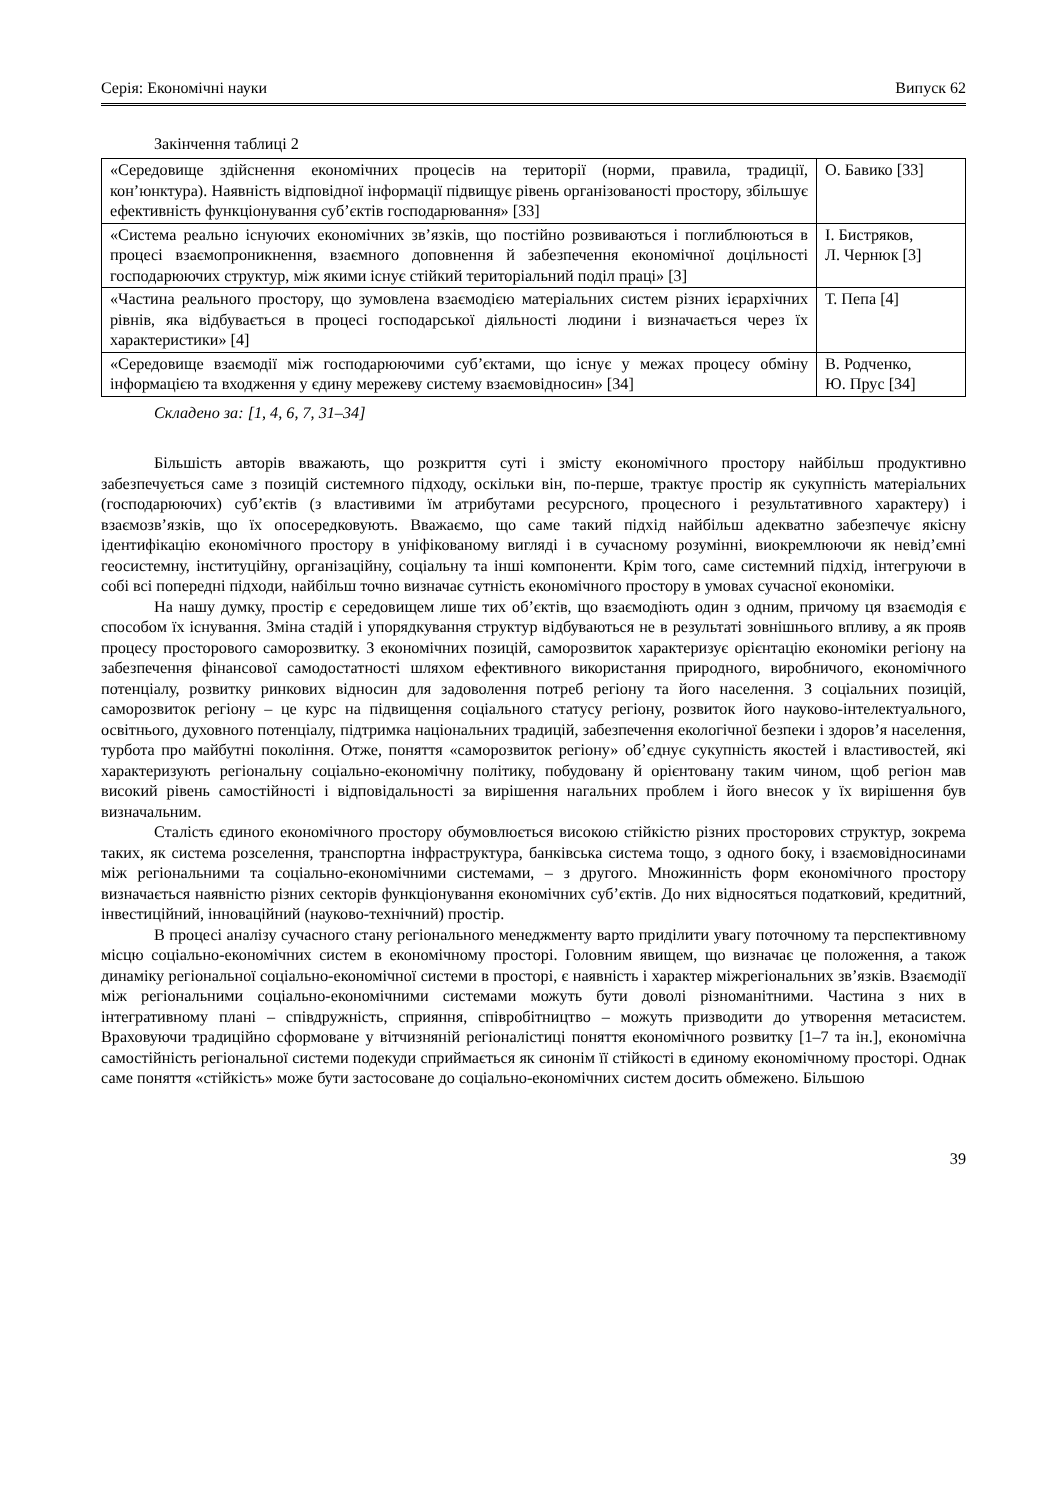Серія: Економічні науки Випуск 62
Закінчення таблиці 2
| «Середовище здійснення економічних процесів на території (норми, правила, традиції, кон’юнктура). Наявність відповідної інформації підвищує рівень організованості простору, збільшує ефективність функціонування суб’єктів господарювання» [33] | О. Бавико [33] |
| «Система реально існуючих економічних зв’язків, що постійно розвиваються і поглиблюються в процесі взаємопроникнення, взаємного доповнення й забезпечення економічної доцільності господарюючих структур, між якими існує стійкий територіальний поділ праці» [3] | І. Бистряков, Л. Чернюк [3] |
| «Частина реального простору, що зумовлена взаємодією матеріальних систем різних ієрархічних рівнів, яка відбувається в процесі господарської діяльності людини і визначається через їх характеристики» [4] | Т. Пепа [4] |
| «Середовище взаємодії між господарюючими суб’єктами, що існує у межах процесу обміну інформацією та входження у єдину мережеву систему взаємовідносин» [34] | В. Родченко, Ю. Прус [34] |
Складено за: [1, 4, 6, 7, 31–34]
Більшість авторів вважають, що розкриття суті і змісту економічного простору найбільш продуктивно забезпечується саме з позицій системного підходу, оскільки він, по-перше, трактує простір як сукупність матеріальних (господарюючих) суб’єктів (з властивими їм атрибутами ресурсного, процесного і результативного характеру) і взаємозв’язків, що їх опосередковують. Вважаємо, що саме такий підхід найбільш адекватно забезпечує якісну ідентифікацію економічного простору в уніфікованому вигляді і в сучасному розумінні, виокремлюючи як невід’ємні геосистемну, інституційну, організаційну, соціальну та інші компоненти. Крім того, саме системний підхід, інтегруючи в собі всі попередні підходи, найбільш точно визначає сутність економічного простору в умовах сучасної економіки.
На нашу думку, простір є середовищем лише тих об’єктів, що взаємодіють один з одним, причому ця взаємодія є способом їх існування. Зміна стадій і упорядкування структур відбуваються не в результаті зовнішнього впливу, а як прояв процесу просторового саморозвитку. З економічних позицій, саморозвиток характеризує орієнтацію економіки регіону на забезпечення фінансової самодостатності шляхом ефективного використання природного, виробничого, економічного потенціалу, розвитку ринкових відносин для задоволення потреб регіону та його населення. З соціальних позицій, саморозвиток регіону – це курс на підвищення соціального статусу регіону, розвиток його науково-інтелектуального, освітнього, духовного потенціалу, підтримка національних традицій, забезпечення екологічної безпеки і здоров’я населення, турбота про майбутні покоління. Отже, поняття «саморозвиток регіону» об’єднує сукупність якостей і властивостей, які характеризують регіональну соціально-економічну політику, побудовану й орієнтовану таким чином, щоб регіон мав високий рівень самостійності і відповідальності за вирішення нагальних проблем і його внесок у їх вирішення був визначальним.
Сталість єдиного економічного простору обумовлюється високою стійкістю різних просторових структур, зокрема таких, як система розселення, транспортна інфраструктура, банківська система тощо, з одного боку, і взаємовідносинами між регіональними та соціально-економічними системами, – з другого. Множинність форм економічного простору визначається наявністю різних секторів функціонування економічних суб’єктів. До них відносяться податковий, кредитний, інвестиційний, інноваційний (науково-технічний) простір.
В процесі аналізу сучасного стану регіонального менеджменту варто приділити увагу поточному та перспективному місцю соціально-економічних систем в економічному просторі. Головним явищем, що визначає це положення, а також динаміку регіональної соціально-економічної системи в просторі, є наявність і характер міжрегіональних зв’язків. Взаємодії між регіональними соціально-економічними системами можуть бути доволі різноманітними. Частина з них в інтегративному плані – співдружність, сприяння, співробітництво – можуть призводити до утворення метасистем. Враховуючи традиційно сформоване у вітчизняній регіоналістиці поняття економічного розвитку [1–7 та ін.], економічна самостійність регіональної системи подекуди сприймається як синонім її стійкості в єдиному економічному просторі. Однак саме поняття «стійкість» може бути застосоване до соціально-економічних систем досить обмежено. Більшою
39